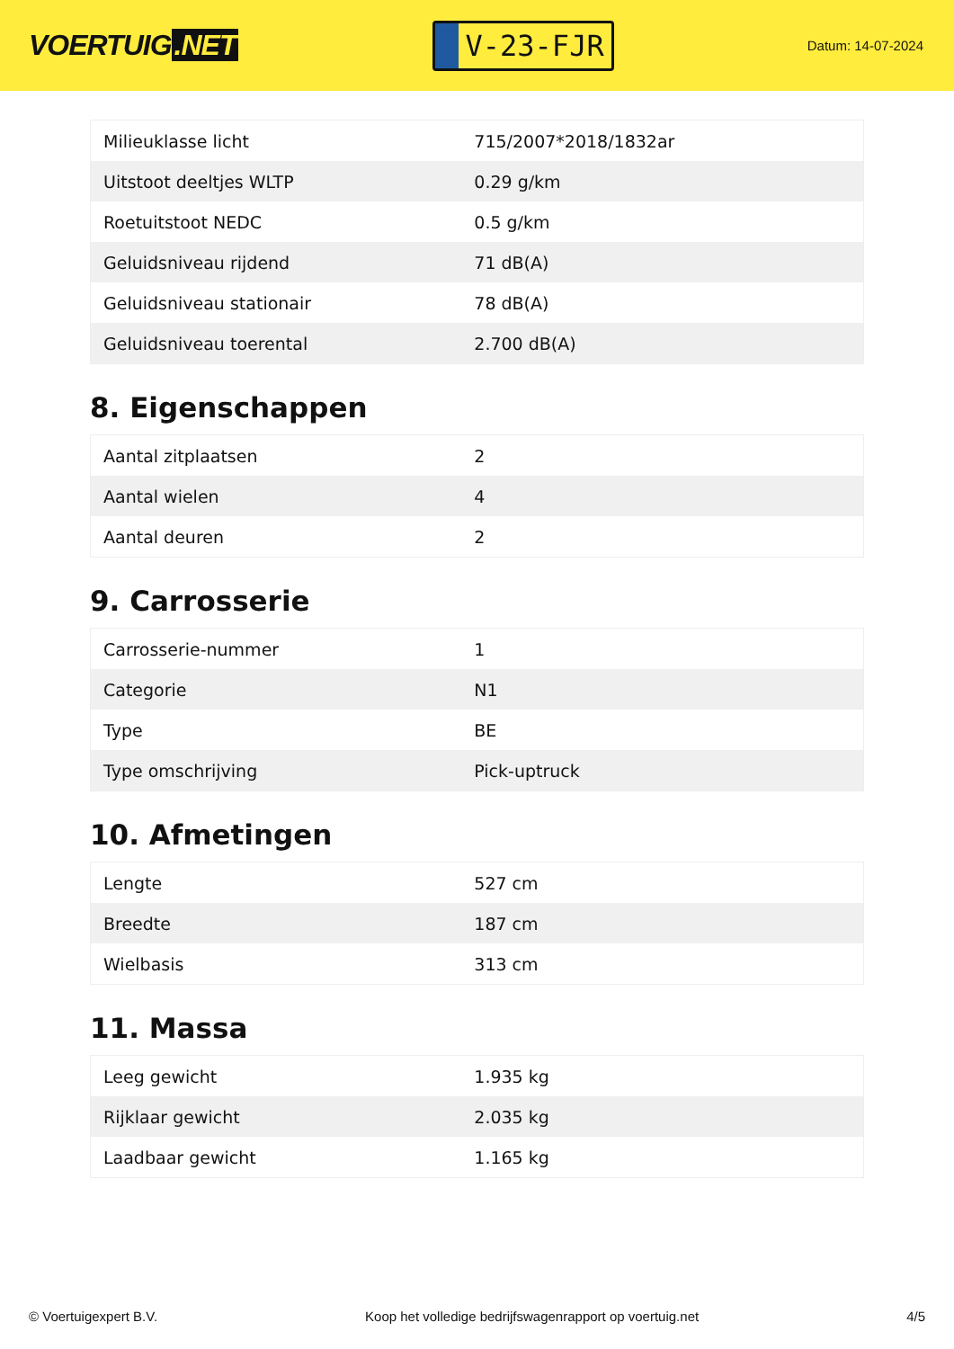VOERTUIG.NET
V-23-FJR
Datum: 14-07-2024
| Milieuklasse licht | 715/2007*2018/1832ar |
| Uitstoot deeltjes WLTP | 0.29 g/km |
| Roetuitstoot NEDC | 0.5 g/km |
| Geluidsniveau rijdend | 71 dB(A) |
| Geluidsniveau stationair | 78 dB(A) |
| Geluidsniveau toerental | 2.700 dB(A) |
8. Eigenschappen
| Aantal zitplaatsen | 2 |
| Aantal wielen | 4 |
| Aantal deuren | 2 |
9. Carrosserie
| Carrosserie-nummer | 1 |
| Categorie | N1 |
| Type | BE |
| Type omschrijving | Pick-uptruck |
10. Afmetingen
| Lengte | 527 cm |
| Breedte | 187 cm |
| Wielbasis | 313 cm |
11. Massa
| Leeg gewicht | 1.935 kg |
| Rijklaar gewicht | 2.035 kg |
| Laadbaar gewicht | 1.165 kg |
© Voertuigexpert B.V. Koop het volledige bedrijfswagenrapport op voertuig.net 4/5